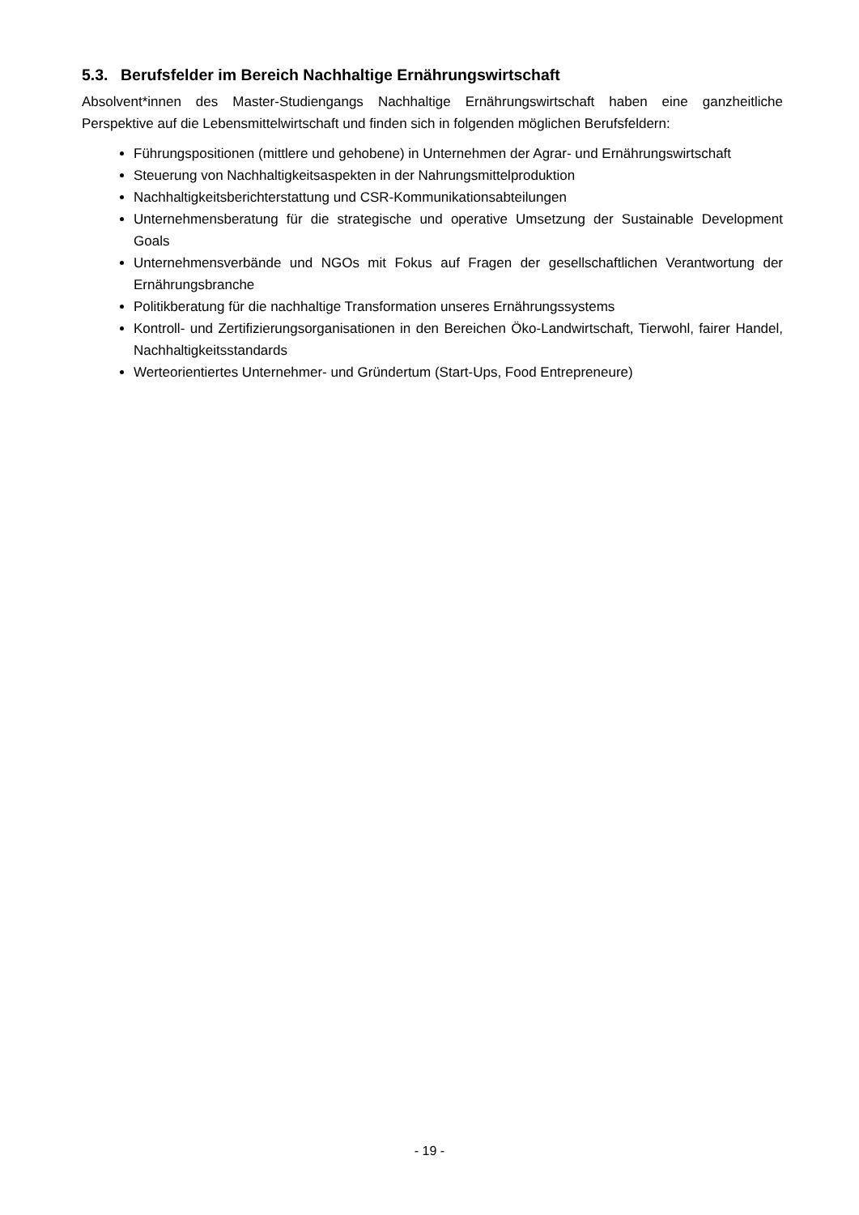5.3. Berufsfelder im Bereich Nachhaltige Ernährungswirtschaft
Absolvent*innen des Master-Studiengangs Nachhaltige Ernährungswirtschaft haben eine ganzheitliche Perspektive auf die Lebensmittelwirtschaft und finden sich in folgenden möglichen Berufsfeldern:
Führungspositionen (mittlere und gehobene) in Unternehmen der Agrar- und Ernährungswirtschaft
Steuerung von Nachhaltigkeitsaspekten in der Nahrungsmittelproduktion
Nachhaltigkeitsberichterstattung und CSR-Kommunikationsabteilungen
Unternehmensberatung für die strategische und operative Umsetzung der Sustainable Development Goals
Unternehmensverbände und NGOs mit Fokus auf Fragen der gesellschaftlichen Verantwortung der Ernährungsbranche
Politikberatung für die nachhaltige Transformation unseres Ernährungssystems
Kontroll- und Zertifizierungsorganisationen in den Bereichen Öko-Landwirtschaft, Tierwohl, fairer Handel, Nachhaltigkeitsstandards
Werteorientiertes Unternehmer- und Gründertum (Start-Ups, Food Entrepreneure)
- 19 -